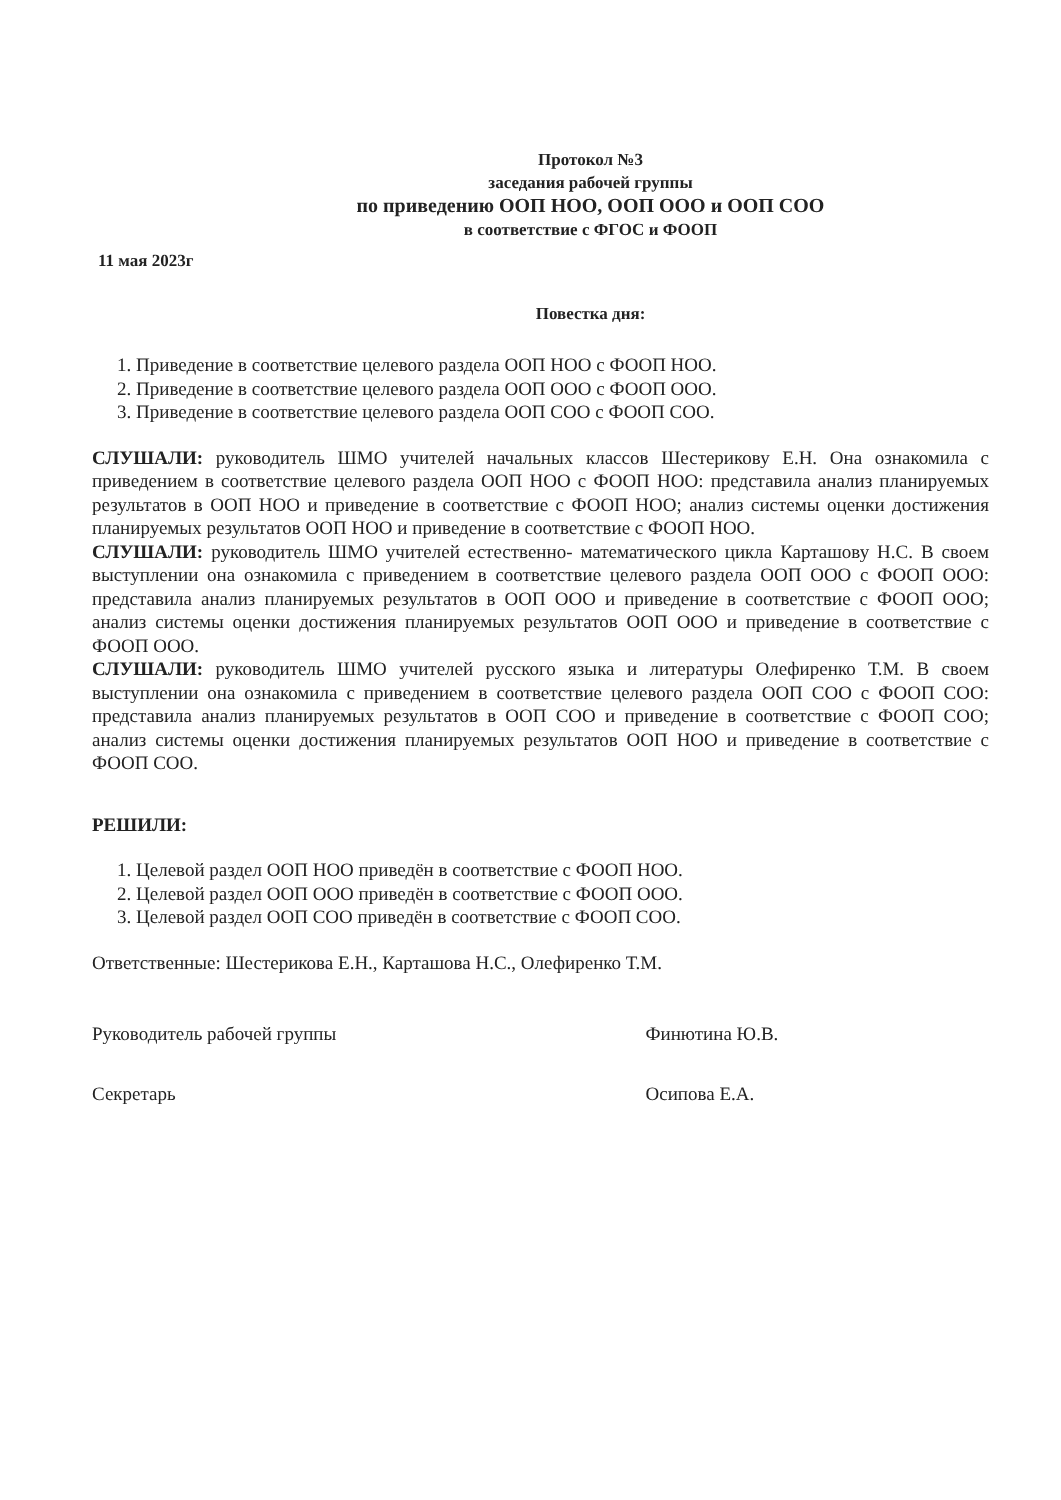Протокол №3
заседания рабочей группы
по приведению ООП НОО, ООП ООО и ООП СОО
в соответствие с ФГОС и ФООП
11 мая 2023г
Повестка дня:
1. Приведение в соответствие целевого раздела ООП НОО с ФООП НОО.
2. Приведение в соответствие целевого раздела ООП ООО с ФООП ООО.
3. Приведение в соответствие целевого раздела ООП СОО с ФООП СОО.
СЛУШАЛИ: руководитель ШМО учителей начальных классов Шестерикову Е.Н. Она ознакомила с приведением в соответствие целевого раздела ООП НОО с ФООП НОО: представила анализ планируемых результатов в ООП НОО и приведение в соответствие с ФООП НОО; анализ системы оценки достижения планируемых результатов ООП НОО и приведение в соответствие с ФООП НОО.
СЛУШАЛИ: руководитель ШМО учителей естественно- математического цикла Карташову Н.С. В своем выступлении она ознакомила с приведением в соответствие целевого раздела ООП ООО с ФООП ООО: представила анализ планируемых результатов в ООП ООО и приведение в соответствие с ФООП ООО; анализ системы оценки достижения планируемых результатов ООП ООО и приведение в соответствие с ФООП ООО.
СЛУШАЛИ: руководитель ШМО учителей русского языка и литературы Олефиренко Т.М. В своем выступлении она ознакомила с приведением в соответствие целевого раздела ООП СОО с ФООП СОО: представила анализ планируемых результатов в ООП СОО и приведение в соответствие с ФООП СОО; анализ системы оценки достижения планируемых результатов ООП НОО и приведение в соответствие с ФООП СОО.
РЕШИЛИ:
1. Целевой раздел ООП НОО приведён в соответствие с ФООП НОО.
2. Целевой раздел ООП ООО приведён в соответствие с ФООП ООО.
3. Целевой раздел ООП СОО приведён в соответствие с ФООП СОО.
Ответственные: Шестерикова Е.Н., Карташова Н.С., Олефиренко Т.М.
Руководитель рабочей группы Финютина Ю.В.
Секретарь Осипова Е.А.